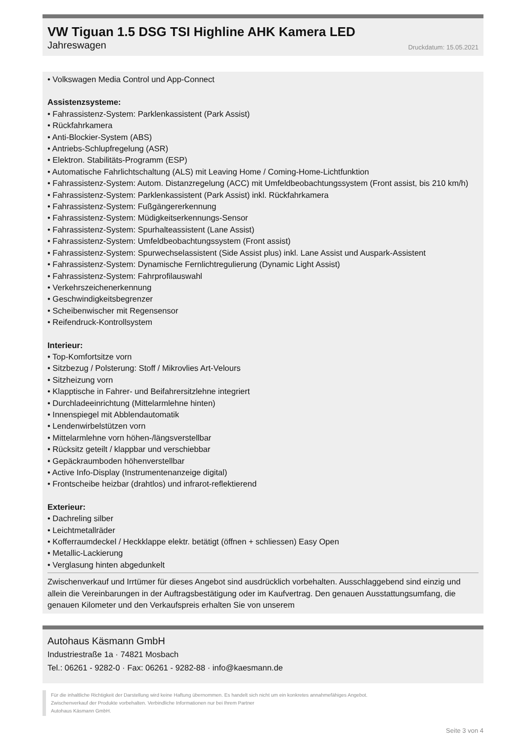VW Tiguan 1.5 DSG TSI Highline AHK Kamera LED
Jahreswagen Druckdatum: 15.05.2021
• Volkswagen Media Control und App-Connect
Assistenzsysteme:
• Fahrassistenz-System: Parklenkassistent (Park Assist)
• Rückfahrkamera
• Anti-Blockier-System (ABS)
• Antriebs-Schlupfregelung (ASR)
• Elektron. Stabilitäts-Programm (ESP)
• Automatische Fahrlichtschaltung (ALS) mit Leaving Home / Coming-Home-Lichtfunktion
• Fahrassistenz-System: Autom. Distanzregelung (ACC) mit Umfeldbeobachtungssystem (Front assist, bis 210 km/h)
• Fahrassistenz-System: Parklenkassistent (Park Assist) inkl. Rückfahrkamera
• Fahrassistenz-System: Fußgängererkennung
• Fahrassistenz-System: Müdigkeitserkennungs-Sensor
• Fahrassistenz-System: Spurhalteassistent (Lane Assist)
• Fahrassistenz-System: Umfeldbeobachtungssystem (Front assist)
• Fahrassistenz-System: Spurwechselassistent (Side Assist plus) inkl. Lane Assist und Auspark-Assistent
• Fahrassistenz-System: Dynamische Fernlichtregulierung (Dynamic Light Assist)
• Fahrassistenz-System: Fahrprofilauswahl
• Verkehrszeichenerkennung
• Geschwindigkeitsbegrenzer
• Scheibenwischer mit Regensensor
• Reifendruck-Kontrollsystem
Interieur:
• Top-Komfortsitze vorn
• Sitzbezug / Polsterung: Stoff / Mikrovlies Art-Velours
• Sitzheizung vorn
• Klapptische in Fahrer- und Beifahrersitzlehne integriert
• Durchladeeinrichtung (Mittelarmlehne hinten)
• Innenspiegel mit Abblendautomatik
• Lendenwirbelstützen vorn
• Mittelarmlehne vorn höhen-/längsverstellbar
• Rücksitz geteilt / klappbar und verschiebbar
• Gepäckraumboden höhenverstellbar
• Active Info-Display (Instrumentenanzeige digital)
• Frontscheibe heizbar (drahtlos) und infrarot-reflektierend
Exterieur:
• Dachreling silber
• Leichtmetallräder
• Kofferraumdeckel / Heckklappe elektr. betätigt (öffnen + schliessen) Easy Open
• Metallic-Lackierung
• Verglasung hinten abgedunkelt
Zwischenverkauf und Irrtümer für dieses Angebot sind ausdrücklich vorbehalten. Ausschlaggebend sind einzig und allein die Vereinbarungen in der Auftragsbestätigung oder im Kaufvertrag. Den genauen Ausstattungsumfang, die genauen Kilometer und den Verkaufspreis erhalten Sie von unserem
Autohaus Käsmann GmbH
Industriestraße 1a · 74821 Mosbach
Tel.: 06261 - 9282-0 · Fax: 06261 - 9282-88 · info@kaesmann.de
Für die inhaltliche Richtigkeit der Darstellung wird keine Haftung übernommen. Es handelt sich nicht um ein konkretes annahmefähiges Angebot.
Zwischenverkauf der Produkte vorbehalten. Verbindliche Informationen nur bei Ihrem Partner
Autohaus Käsmann GmbH.
Seite 3 von 4